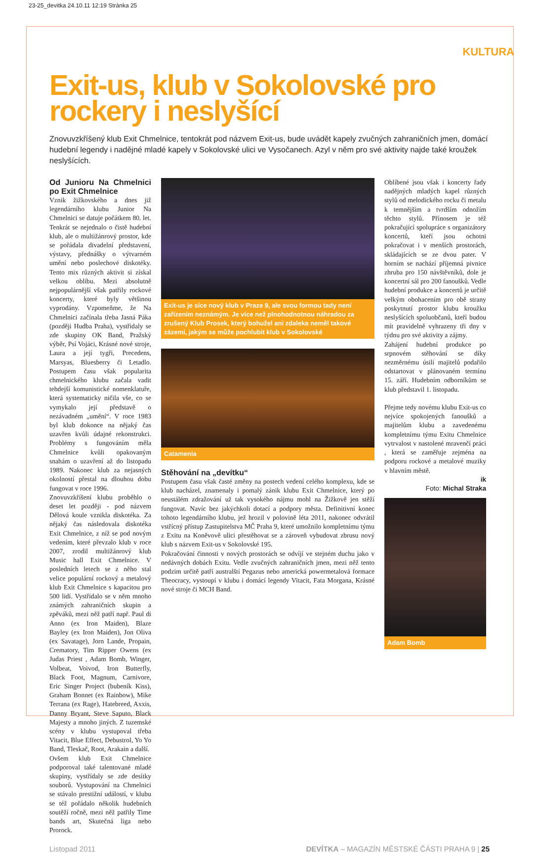23-25_devitka 24.10.11 12:19 Stránka 25
KULTURA
Exit-us, klub v Sokolovské pro rockery i neslyšící
Znovuvzkříšený klub Exit Chmelnice, tentokrát pod názvem Exit-us, bude uvádět kapely zvučných zahraničních jmen, domácí hudební legendy i nadějné mladé kapely v Sokolovské ulici ve Vysočanech. Azyl v něm pro své aktivity najde také kroužek neslyšících.
Od Junioru Na Chmelnici po Exit Chmelnice
Vznik žižkovského a dnes již legendárního klubu Junior Na Chmelnici se datuje počátkem 80. let. Tenkrát se nejednalo o čistě hudební klub, ale o multižánrový prostor, kde se pořádala divadelní představení, výstavy, přednášky o výtvarném umění nebo poslechové diskotéky. Tento mix různých aktivit si získal velkou oblibu. Mezi absolutně nejpopulárnější však patřily rockové koncerty, které byly většinou vyprodány. Vzpomeňme, že Na Chmelnici začínala třeba Jasná Páka (později Hudba Praha), vystřídaly se zde skupiny OK Band, Pražský výběr, Psí Vojáci, Krásné nové stroje, Laura a její tygři, Precedens, Marsyas, Bluesberry či Letadlo. Postupem času však popularita chmelnického klubu začala vadit tehdejší komunistické nomenklatuře, která systematicky ničila vše, co se vymykalo její představě o nezávadném „umění“. V roce 1983 byl klub dokonce na nějaký čas uzavřen kvůli údajné rekonstrukci. Problémy s fungováním měla Chmelnice kvůli opakovaným snahám o uzavření až do listopadu 1989. Nakonec klub za nejasných okolností přestal na dlouhou dobu fungovat v roce 1996.
Znovuvzkříšení klubu proběhlo o deset let později - pod názvem Dělová koule vznikla diskotéka. Za nějaký čas následovala diskotéka Exit Chmelnice, z níž se pod novým vedením, které převzalo klub v roce 2007, zrodil multižánrový klub Music hall Exit Chmelnice. V posledních letech se z něho stal velice populární rockový a metalový klub Exit Chmelnice s kapacitou pro 500 lidí. Vystřídalo se v něm mnoho známých zahraničních skupin a zpěváků, mezi něž patří např. Paul di Anno (ex Iron Maiden), Blaze Bayley (ex Iron Maiden), Jon Oliva (ex Savatage), Jorn Lande, Propain, Crematory, Tim Ripper Owens (ex Judas Priest , Adam Bomb, Winger, Volbeat, Voivod, Iron Butterfly, Black Foot, Magnum, Carnivore, Eric Singer Project (bubeník Kiss), Graham Bonnet (ex Rainbow), Mike Terrana (ex Rage), Hatebreed, Axxis, Danny Bryant, Steve Saputo, Black Majesty a mnoho jiných. Z tuzemské scény v klubu vystupoval třeba Vitacit, Blue Effect, Debustrol, Yo Yo Band, Tleskač, Root, Arakain a další.
Ovšem klub Exit Chmelnice podporoval také talentované mladé skupiny, vystřídaly se zde desítky souborů. Vystupování na Chmelnici se stávalo prestižní událostí, v klubu se též pořádalo několik hudebních soutěží ročně, mezi něž patřily Time bands art, Skutečná liga nebo Prorock.
Exit-us je sice nový klub v Praze 9, ale svou formou tady není zařízením neznámým. Je více než plnohodnotnou náhradou za zrušený Klub Prosek, který bohužel ani zdaleka neměl takové zázemí, jakým se může pochlubit klub v Sokolovské
Catamenia
Stěhování na „devítku“
Postupem času však časté změny na postech vedení celého komplexu, kde se klub nacházel, znamenaly i pomalý zánik klubu Exit Chmelnice, který po neustálém zdražování už tak vysokého nájmu mohl na Žižkově jen stěží fungovat. Navíc bez jakýchkoli dotací a podpory města. Definitivní konec tohoto legendárního klubu, jež hrozil v polovině léta 2011, nakonec odvrátil vstřícný přístup Zastupitelstva MČ Praha 9, které umožnilo kompletnímu týmu z Exitu na Koněvově ulici přestěhovat se a zároveň vybudovat zbrusu nový klub s názvem Exit-us v Sokolovské 195.
Pokračování činnosti v nových prostorách se odvíjí ve stejném duchu jako v nedávných dobách Exitu. Vedle zvučných zahraničních jmen, mezi něž tento podzim určitě patří australští Pegazus nebo americká powermetalová formace Theocracy, vystoupí v klubu i domácí legendy Vitacit, Fata Morgana, Krásné nové stroje či MCH Band.
Oblíbené jsou však i koncerty řady nadějných mladých kapel různých stylů od melodického rocku či metalu k temnějším a tvrdším odnožím těchto stylů. Přínosem je též pokračující spolupráce s organizátory koncertů, kteří jsou ochotni pokračovat i v menších prostorách, skládajících se ze dvou pater. V horním se nachází příjemná pivnice zhruba pro 150 návštěvníků, dole je koncertní sál pro 200 fanoušků. Vedle hudební produkce a koncertů je určitě velkým obohacením pro obě strany poskytnutí prostor klubu kroužku neslyšících spoluobčanů, kteří budou mít pravidelně vyhrazeny tři dny v týdnu pro své aktivity a zájmy.
Zahájení hudební produkce po srpnovém stěhování se díky nezměrnému úsilí majitelů podařilo odstartovat v plánovaném termínu 15. září. Hudebním odborníkům se klub představil 1. listopadu.
Přejme tedy novému klubu Exit-us co nejvíce spokojených fanoušků a majitelům klubu a zavedenému kompletnímu týmu Exitu Chmelnice vytrvalost v nastolené mravenčí práci , která se zaměřuje zejména na podporu rockové a metalové muziky v hlavním městě.
ik
Foto: Michal Straka
Adam Bomb
Listopad 2011 DEVÍTKA – MAGAZÍN MĚSTSKÉ ČÁSTI PRAHA 9 | 25